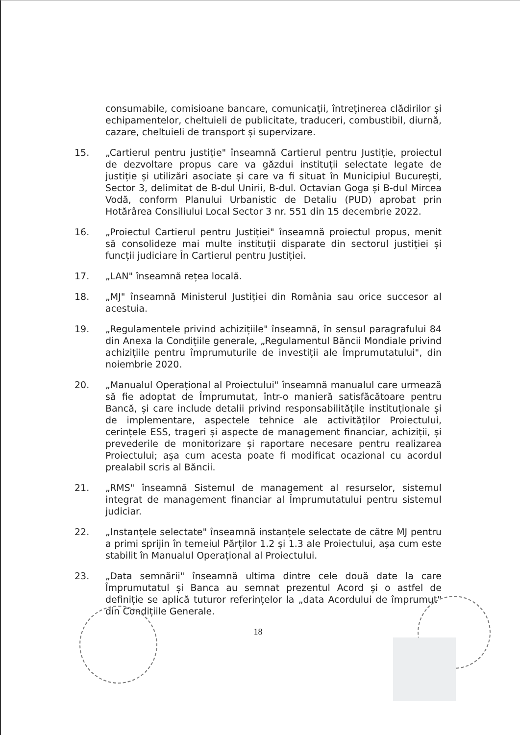consumabile, comisioane bancare, comunicații, întreținerea clădirilor și echipamentelor, cheltuieli de publicitate, traduceri, combustibil, diurnă, cazare, cheltuieli de transport și supervizare.
15. „Cartierul pentru justiție" înseamnă Cartierul pentru Justiție, proiectul de dezvoltare propus care va găzdui instituții selectate legate de justiție și utilizări asociate și care va fi situat în Municipiul București, Sector 3, delimitat de B-dul Unirii, B-dul. Octavian Goga și B-dul Mircea Vodă, conform Planului Urbanistic de Detaliu (PUD) aprobat prin Hotărârea Consiliului Local Sector 3 nr. 551 din 15 decembrie 2022.
16. „Proiectul Cartierul pentru Justiției" înseamnă proiectul propus, menit să consolideze mai multe instituții disparate din sectorul justiției și funcții judiciare În Cartierul pentru Justiției.
17. „LAN" înseamnă rețea locală.
18. „MJ" înseamnă Ministerul Justiției din România sau orice succesor al acestuia.
19. „Regulamentele privind achizițiile" înseamnă, în sensul paragrafului 84 din Anexa la Condițiile generale, „Regulamentul Băncii Mondiale privind achizițiile pentru împrumuturile de investiții ale Împrumutatului", din noiembrie 2020.
20. „Manualul Operațional al Proiectului" înseamnă manualul care urmează să fie adoptat de Împrumutat, într-o manieră satisfăcătoare pentru Bancă, și care include detalii privind responsabilitățile instituționale și de implementare, aspectele tehnice ale activităților Proiectului, cerințele ESS, trageri și aspecte de management financiar, achiziții, și prevederile de monitorizare și raportare necesare pentru realizarea Proiectului; așa cum acesta poate fi modificat ocazional cu acordul prealabil scris al Băncii.
21. „RMS" înseamnă Sistemul de management al resurselor, sistemul integrat de management financiar al Împrumutatului pentru sistemul judiciar.
22. „Instanțele selectate" înseamnă instanțele selectate de către MJ pentru a primi sprijin în temeiul Părților 1.2 și 1.3 ale Proiectului, așa cum este stabilit în Manualul Operațional al Proiectului.
23. „Data semnării" înseamnă ultima dintre cele două date la care Împrumutatul și Banca au semnat prezentul Acord și o astfel de definiție se aplică tuturor referințelor la „data Acordului de împrumut" din Condițiile Generale.
18